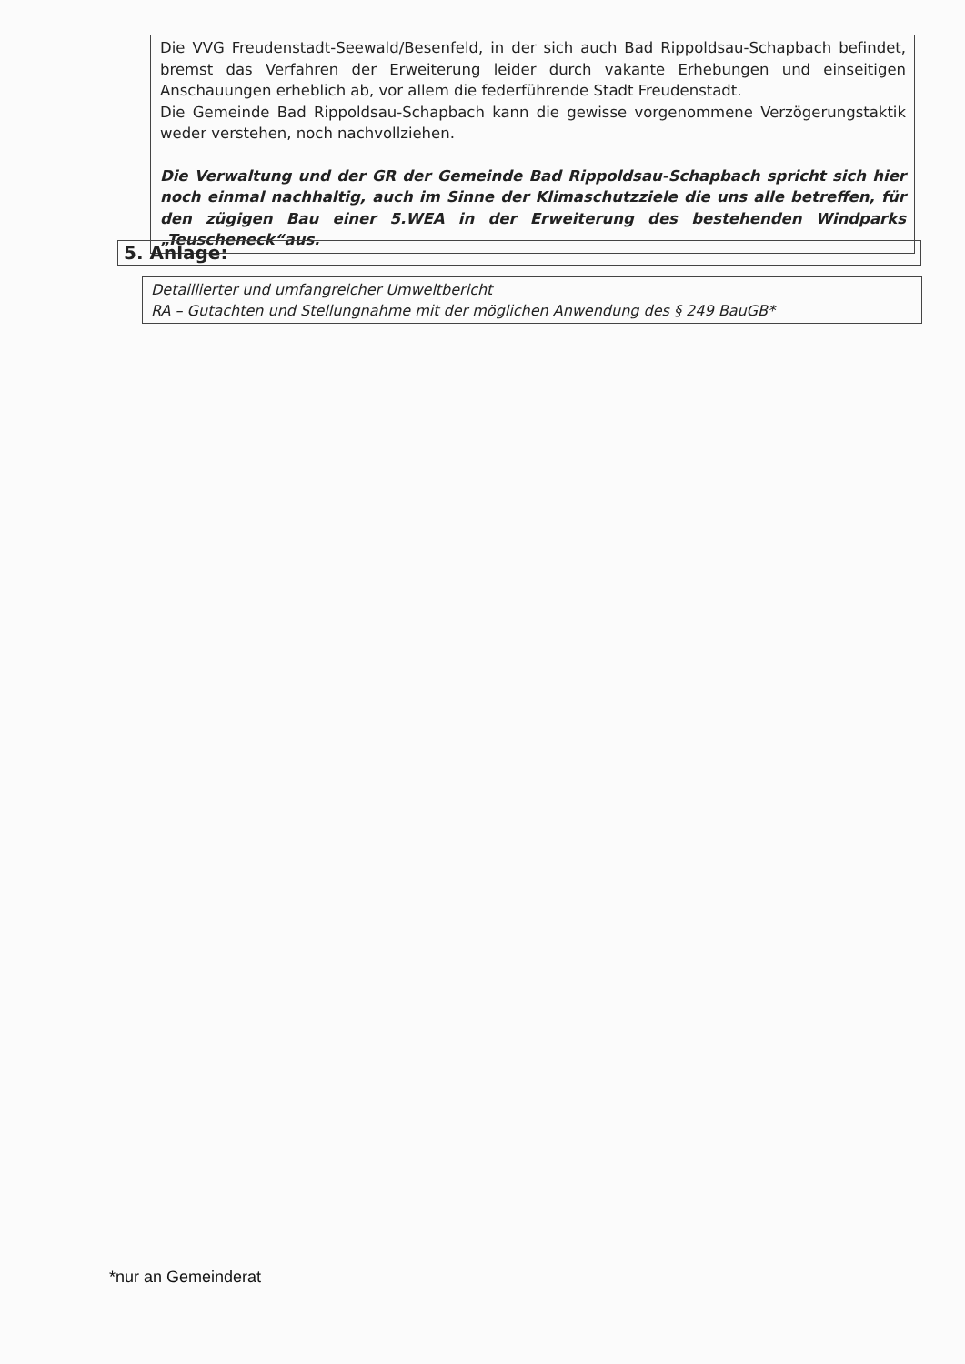Die VVG Freudenstadt-Seewald/Besenfeld, in der sich auch Bad Rippoldsau-Schapbach befindet, bremst das Verfahren der Erweiterung leider durch vakante Erhebungen und einseitigen Anschauungen erheblich ab, vor allem die federführende Stadt Freudenstadt.
Die Gemeinde Bad Rippoldsau-Schapbach kann die gewisse vorgenommene Verzögerungstaktik weder verstehen, noch nachvollziehen.
Die Verwaltung und der GR der Gemeinde Bad Rippoldsau-Schapbach spricht sich hier noch einmal nachhaltig, auch im Sinne der Klimaschutzziele die uns alle betreffen, für den zügigen Bau einer 5.WEA in der Erweiterung des bestehenden Windparks „Teuscheneck“aus.
5. Anlage:
Detaillierter und umfangreicher Umweltbericht
RA – Gutachten und Stellungnahme mit der möglichen Anwendung des § 249 BauGB*
*nur an Gemeinderat